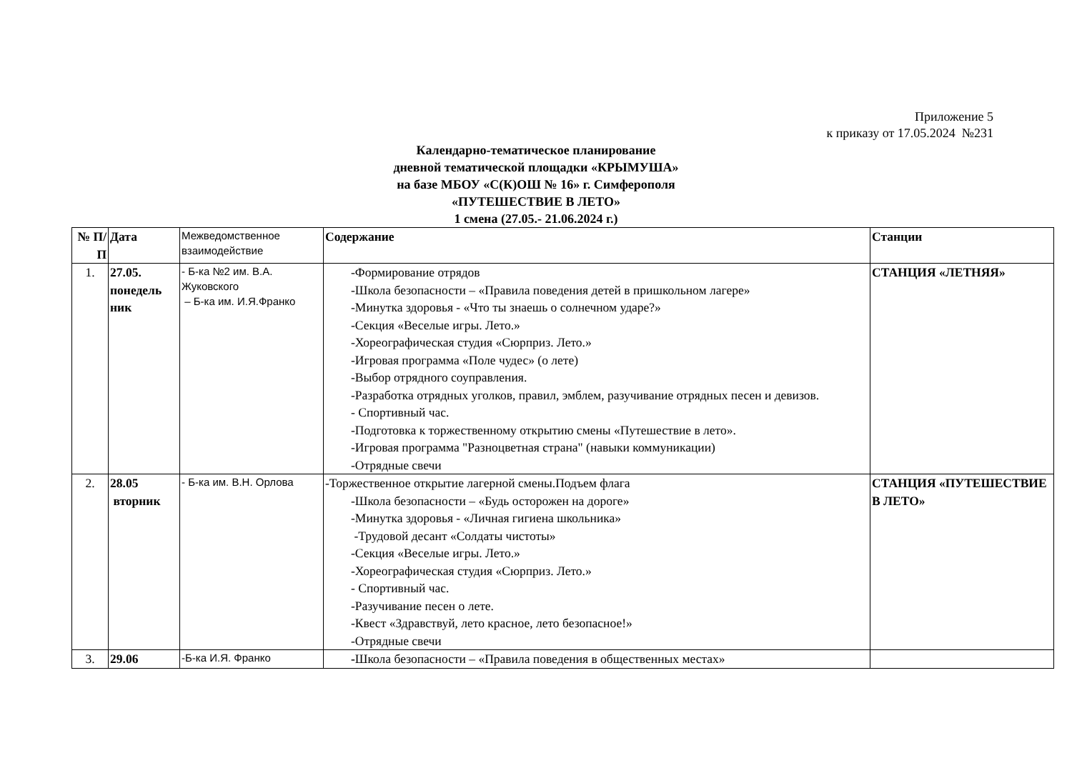Приложение 5
к приказу от 17.05.2024 №231
Календарно-тематическое планирование
дневной тематической площадки «КРЫМУША»
на базе МБОУ «С(К)ОШ № 16» г. Симферополя
«ПУТЕШЕСТВИЕ В ЛЕТО»
1 смена (27.05.- 21.06.2024 г.)
| № П/П | Дата | Межведомственное взаимодействие | Содержание | Станции |
| --- | --- | --- | --- | --- |
| 1. | 27.05. понедель ник | - Б-ка №2 им. В.А. Жуковского – Б-ка им. И.Я.Франко | -Формирование отрядов -Школа безопасности – «Правила поведения детей в пришкольном лагере» -Минутка здоровья - «Что ты знаешь о солнечном ударе?» -Секция «Веселые игры. Лето.» -Хореографическая студия «Сюрприз. Лето.» -Игровая программа «Поле чудес» (о лете) -Выбор отрядного соуправления. -Разработка отрядных уголков, правил, эмблем, разучивание отрядных песен и девизов. - Спортивный час. -Подготовка к торжественному открытию смены «Путешествие в лето». -Игровая программа "Разноцветная страна" (навыки коммуникации) -Отрядные свечи | СТАНЦИЯ «ЛЕТНЯЯ» |
| 2. | 28.05 вторник | - Б-ка им. В.Н. Орлова | -Торжественное открытие лагерной смены.Подъем флага -Школа безопасности – «Будь осторожен на дороге» -Минутка здоровья - «Личная гигиена школьника» -Трудовой десант «Солдаты чистоты» -Секция «Веселые игры. Лето.» -Хореографическая студия «Сюрприз. Лето.» - Спортивный час. -Разучивание песен о лете. -Квест «Здравствуй, лето красное, лето безопасное!» -Отрядные свечи | СТАНЦИЯ «ПУТЕШЕСТВИЕ В ЛЕТО» |
| 3. | 29.06 | -Б-ка И.Я. Франко | - Школа безопасности – «Правила поведения в общественных местах» | |